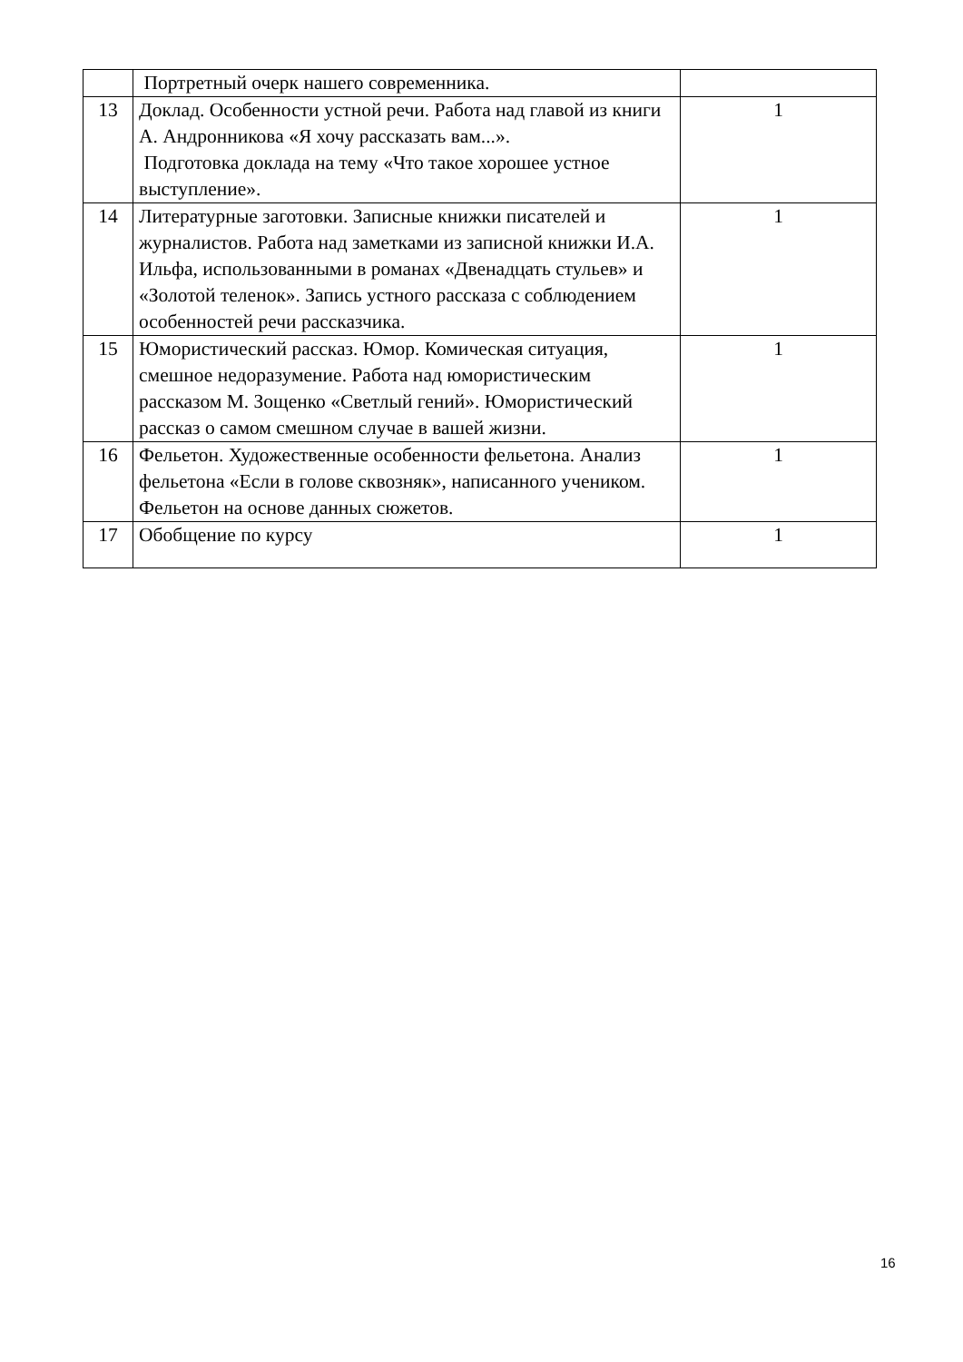| | Портретный очерк нашего современника. | |
| 13 | Доклад. Особенности устной речи. Работа над главой из книги А. Андронникова «Я хочу рассказать вам...». Подготовка доклада на тему «Что такое хорошее устное выступление». | 1 |
| 14 | Литературные заготовки. Записные книжки писателей и журналистов. Работа над заметками из записной книжки И.А. Ильфа, использованными в романах «Двенадцать стульев» и «Золотой теленок». Запись устного рассказа с соблюдением особенностей речи рассказчика. | 1 |
| 15 | Юмористический рассказ. Юмор. Комическая ситуация, смешное недоразумение. Работа над юмористическим рассказом М. Зощенко «Светлый гений». Юмористический рассказ о самом смешном случае в вашей жизни. | 1 |
| 16 | Фельетон. Художественные особенности фельетона. Анализ фельетона «Если в голове сквозняк», написанного учеником. Фельетон на основе данных сюжетов. | 1 |
| 17 | Обобщение по курсу | 1 |
16